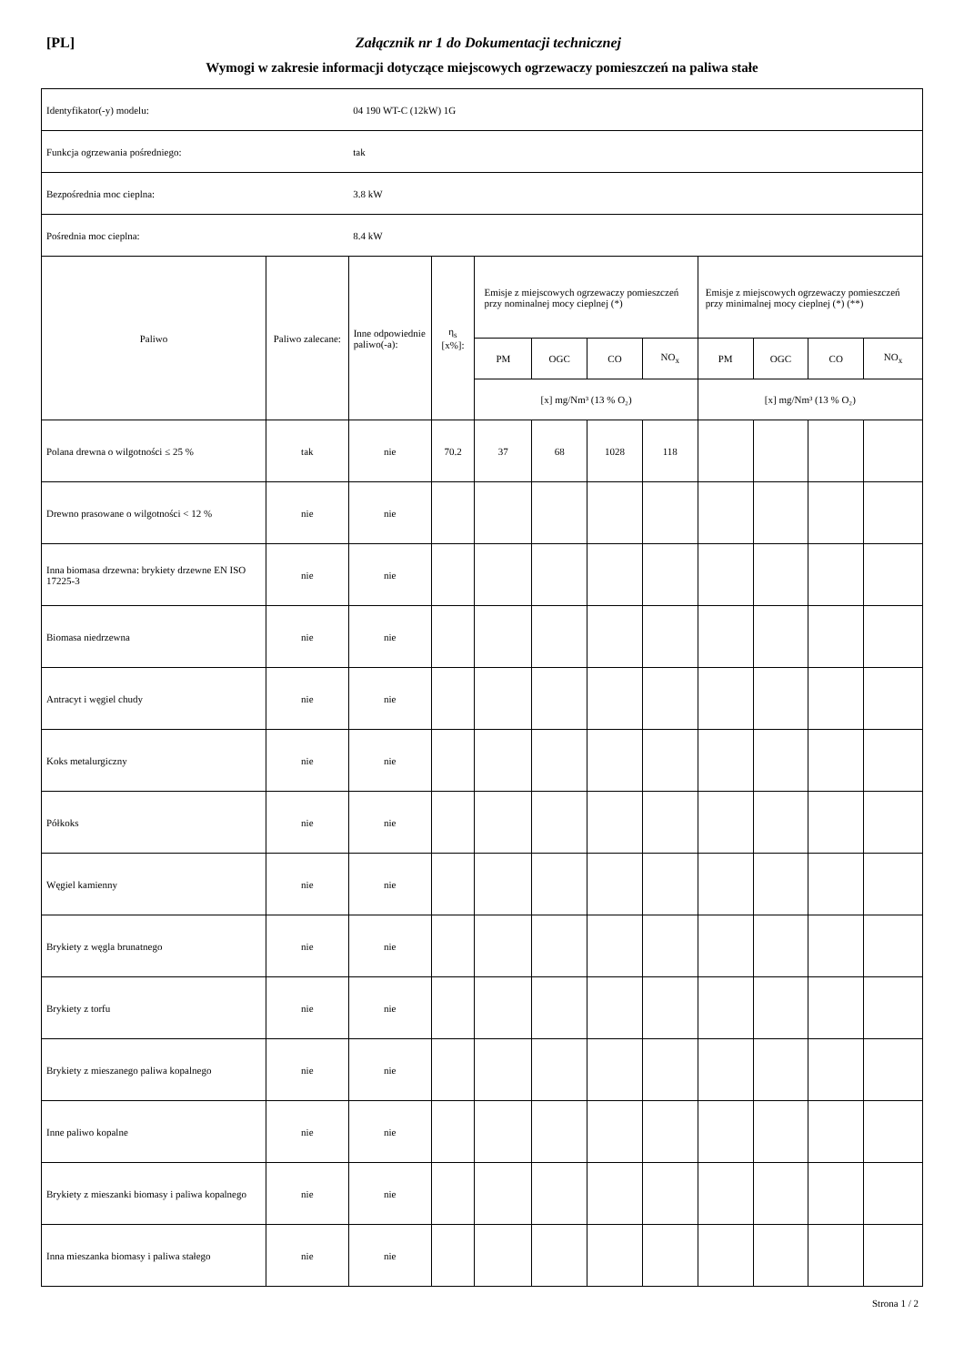[PL] Załącznik nr 1 do Dokumentacji technicznej
Wymogi w zakresie informacji dotyczące miejscowych ogrzewaczy pomieszczeń na paliwa stałe
| Identyfikator(-y) modelu: | | 04 190 WT-C (12kW) 1G | | | | | | | | | |
| Funkcja ogrzewania pośredniego: | | tak | | | | | | | | | |
| Bezpośrednia moc cieplna: | | 3.8 kW | | | | | | | | | |
| Pośrednia moc cieplna: | | 8.4 kW | | | | | | | | | |
| Paliwo | Paliwo zalecane: | Inne odpowiednie paliwo(-a): | η<sub>s</sub> [x%]: | Emisje z miejscowych ogrzewaczy pomieszczeń przy nominalnej mocy cieplnej (*) | | | | Emisje z miejscowych ogrzewaczy pomieszczeń przy minimalnej mocy cieplnej (*) (**) | | | |
| | | | | PM | OGC | CO | NO<sub>x</sub> | PM | OGC | CO | NO<sub>x</sub> |
| | | | | [x] mg/Nm³ (13 % O₂) | | | | [x] mg/Nm³ (13 % O₂) | | | |
| Polana drewna o wilgotności ≤ 25 % | tak | nie | 70.2 | 37 | 68 | 1028 | 118 | | | | |
| Drewno prasowane o wilgotności < 12 % | nie | nie | | | | | | | | | |
| Inna biomasa drzewna: brykiety drzewne EN ISO 17225-3 | nie | nie | | | | | | | | | |
| Biomasa niedrzewna | nie | nie | | | | | | | | | |
| Antracyt i węgiel chudy | nie | nie | | | | | | | | | |
| Koks metalurgiczny | nie | nie | | | | | | | | | |
| Półkoks | nie | nie | | | | | | | | | |
| Węgiel kamienny | nie | nie | | | | | | | | | |
| Brykiety z węgla brunatnego | nie | nie | | | | | | | | | |
| Brykiety z torfu | nie | nie | | | | | | | | | |
| Brykiety z mieszanego paliwa kopalnego | nie | nie | | | | | | | | | |
| Inne paliwo kopalne | nie | nie | | | | | | | | | |
| Brykiety z mieszanki biomasy i paliwa kopalnego | nie | nie | | | | | | | | | |
| Inna mieszanka biomasy i paliwa stałego | nie | nie | | | | | | | | | |
Strona 1 / 2